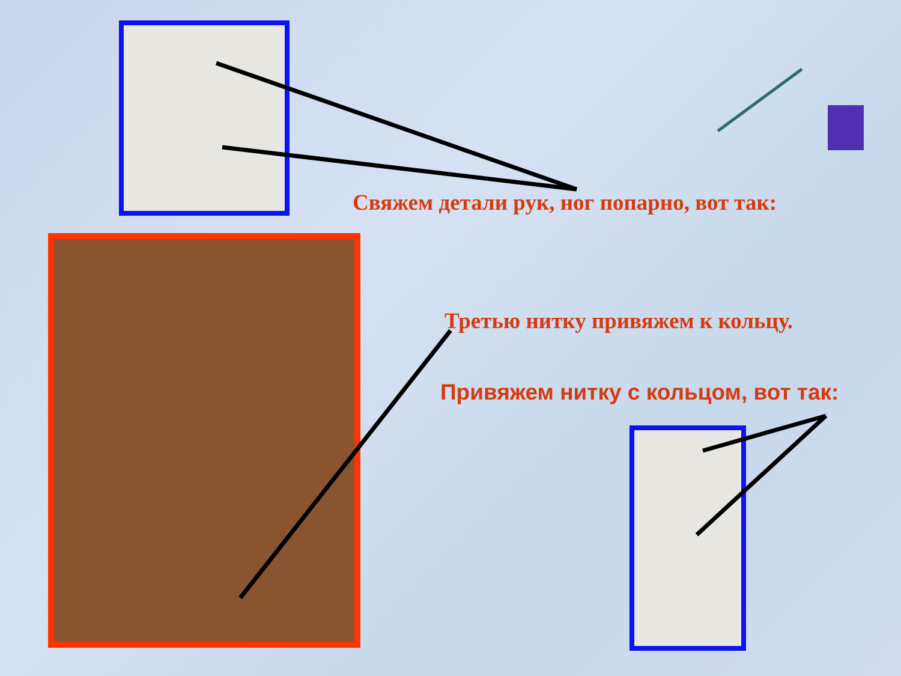Свяжем детали рук, ног попарно, вот так:
Третью нитку привяжем к кольцу.
Привяжем нитку с кольцом, вот так: